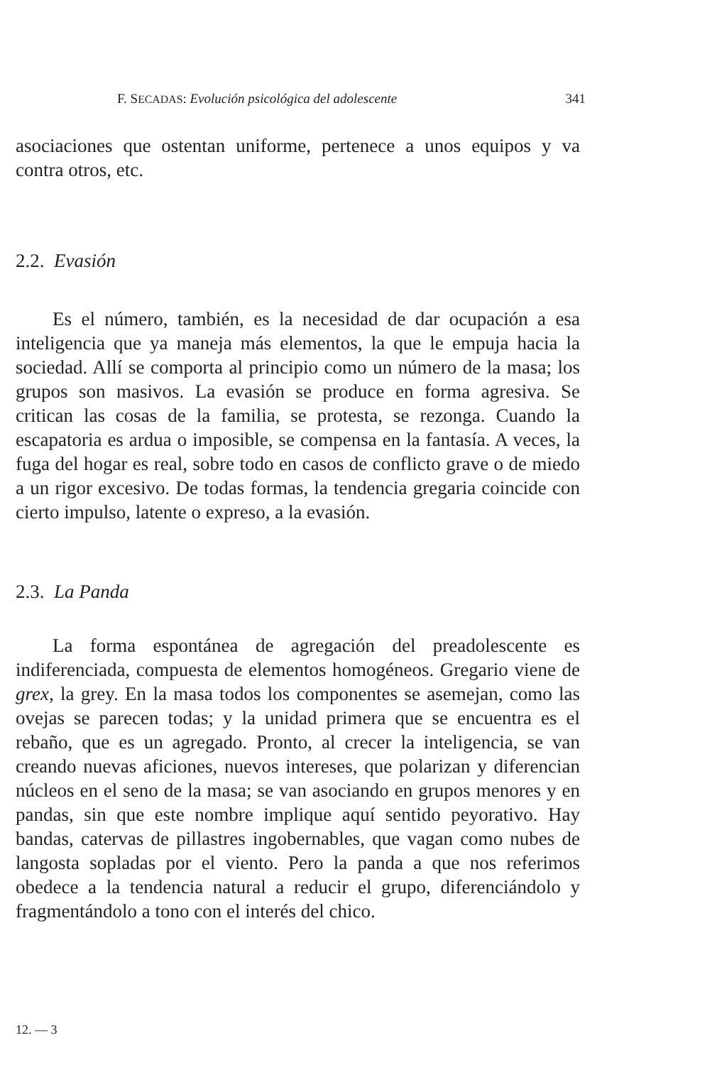F. SECADAS: Evolución psicológica del adolescente 341
asociaciones que ostentan uniforme, pertenece a unos equipos y va contra otros, etc.
2.2. Evasión
Es el número, también, es la necesidad de dar ocupación a esa inteligencia que ya maneja más elementos, la que le empuja hacia la sociedad. Allí se comporta al principio como un número de la masa; los grupos son masivos. La evasión se produce en forma agresiva. Se critican las cosas de la familia, se protesta, se rezonga. Cuando la escapatoria es ardua o imposible, se compensa en la fantasía. A veces, la fuga del hogar es real, sobre todo en casos de conflicto grave o de miedo a un rigor excesivo. De todas formas, la tendencia gregaria coincide con cierto impulso, latente o expreso, a la evasión.
2.3. La Panda
La forma espontánea de agregación del preadolescente es indiferenciada, compuesta de elementos homogéneos. Gregario viene de grex, la grey. En la masa todos los componentes se asemejan, como las ovejas se parecen todas; y la unidad primera que se encuentra es el rebaño, que es un agregado. Pronto, al crecer la inteligencia, se van creando nuevas aficiones, nuevos intereses, que polarizan y diferencian núcleos en el seno de la masa; se van asociando en grupos menores y en pandas, sin que este nombre implique aquí sentido peyorativo. Hay bandas, catervas de pillastres ingobernables, que vagan como nubes de langosta sopladas por el viento. Pero la panda a que nos referimos obedece a la tendencia natural a reducir el grupo, diferenciándolo y fragmentándolo a tono con el interés del chico.
12. — 3